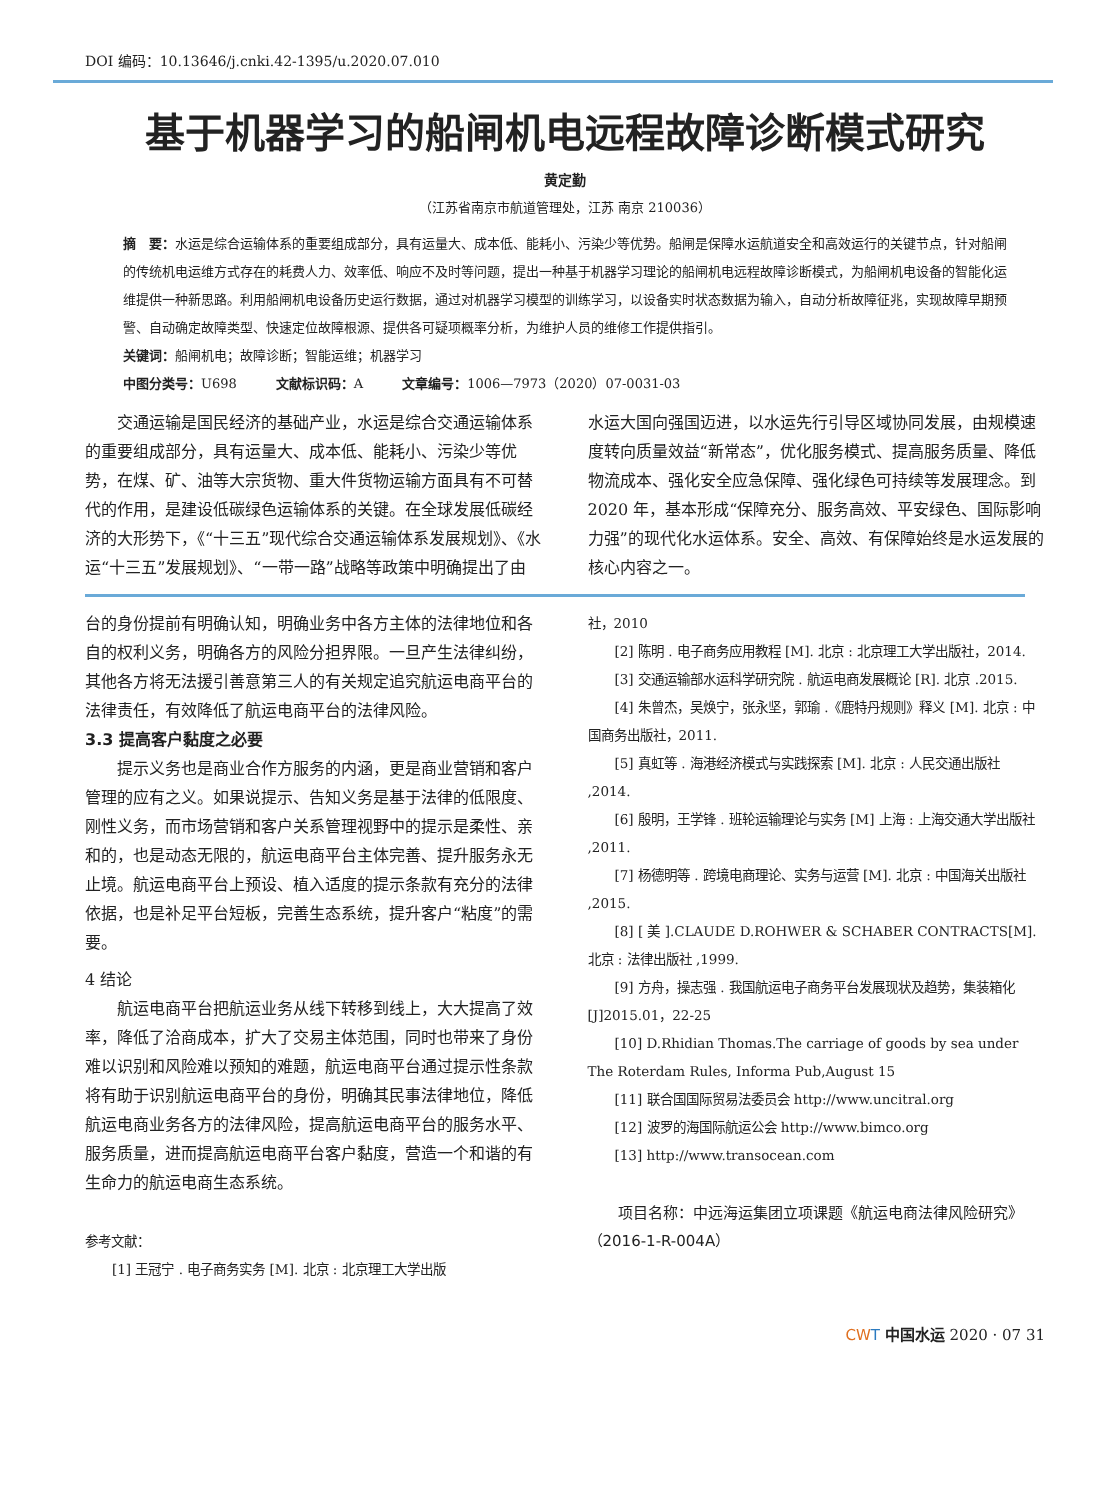DOI 编码：10.13646/j.cnki.42-1395/u.2020.07.010
基于机器学习的船闸机电远程故障诊断模式研究
黄定勤
（江苏省南京市航道管理处，江苏 南京 210036）
摘　要：水运是综合运输体系的重要组成部分，具有运量大、成本低、能耗小、污染少等优势。船闸是保障水运航道安全和高效运行的关键节点，针对船闸的传统机电运维方式存在的耗费人力、效率低、响应不及时等问题，提出一种基于机器学习理论的船闸机电远程故障诊断模式，为船闸机电设备的智能化运维提供一种新思路。利用船闸机电设备历史运行数据，通过对机器学习模型的训练学习，以设备实时状态数据为输入，自动分析故障征兆，实现故障早期预警、自动确定故障类型、快速定位故障根源、提供各可疑项概率分析，为维护人员的维修工作提供指引。
关键词：船闸机电；故障诊断；智能运维；机器学习
中图分类号：U698　　　文献标识码：A　　　文章编号：1006—7973（2020）07-0031-03
交通运输是国民经济的基础产业，水运是综合交通运输体系的重要组成部分，具有运量大、成本低、能耗小、污染少等优势，在煤、矿、油等大宗货物、重大件货物运输方面具有不可替代的作用，是建设低碳绿色运输体系的关键。在全球发展低碳经济的大形势下，《“十三五”现代综合交通运输体系发展规划》、《水运“十三五”发展规划》、“一带一路”战略等政策中明确提出了由
水运大国向强国迈进，以水运先行引导区域协同发展，由规模速度转向质量效益“新常态”，优化服务模式、提高服务质量、降低物流成本、强化安全应急保障、强化绿色可持续等发展理念。到 2020 年，基本形成“保障充分、服务高效、平安绿色、国际影响力强”的现代化水运体系。安全、高效、有保障始终是水运发展的核心内容之一。
台的身份提前有明确认知，明确业务中各方主体的法律地位和各自的权利义务，明确各方的风险分担界限。一旦产生法律纠纷，其他各方将无法援引善意第三人的有关规定追究航运电商平台的法律责任，有效降低了航运电商平台的法律风险。
3.3 提高客户黏度之必要
提示义务也是商业合作方服务的内涵，更是商业营销和客户管理的应有之义。如果说提示、告知义务是基于法律的低限度、刚性义务，而市场营销和客户关系管理视野中的提示是柔性、亲和的，也是动态无限的，航运电商平台主体完善、提升服务永无止境。航运电商平台上预设、植入适度的提示条款有充分的法律依据，也是补足平台短板，完善生态系统，提升客户“粘度”的需要。
4 结论
航运电商平台把航运业务从线下转移到线上，大大提高了效率，降低了洽商成本，扩大了交易主体范围，同时也带来了身份难以识别和风险难以预知的难题，航运电商平台通过提示性条款将有助于识别航运电商平台的身份，明确其民事法律地位，降低航运电商业务各方的法律风险，提高航运电商平台的服务水平、服务质量，进而提高航运电商平台客户黏度，营造一个和谐的有生命力的航运电商生态系统。
参考文献：
[1] 王冠宁 . 电子商务实务 [M]. 北京 : 北京理工大学出版
社，2010
[2] 陈明 . 电子商务应用教程 [M]. 北京 : 北京理工大学出版社，2014.
[3] 交通运输部水运科学研究院 . 航运电商发展概论 [R]. 北京 .2015.
[4] 朱曾杰，吴焕宁，张永坚，郭瑜 .《鹿特丹规则》释义 [M]. 北京 : 中国商务出版社，2011.
[5] 真虹等 . 海港经济模式与实践探索 [M]. 北京 : 人民交通出版社 ,2014.
[6] 殷明，王学锋 . 班轮运输理论与实务 [M] 上海 : 上海交通大学出版社 ,2011.
[7] 杨德明等 . 跨境电商理论、实务与运营 [M]. 北京 : 中国海关出版社 ,2015.
[8] [ 美 ].CLAUDE D.ROHWER & SCHABER CONTRACTS[M]. 北京 : 法律出版社 ,1999.
[9] 方舟，操志强 . 我国航运电子商务平台发展现状及趋势，集装箱化 [J]2015.01，22-25
[10] D.Rhidian Thomas.The carriage of goods by sea under The Roterdam Rules, Informa Pub,August 15
[11] 联合国国际贸易法委员会 http://www.uncitral.org
[12] 波罗的海国际航运公会 http://www.bimco.org
[13] http://www.transocean.com
项目名称：中远海运集团立项课题《航运电商法律风险研究》（2016-1-R-004A）
CW T 中国水运 2020 · 07 31